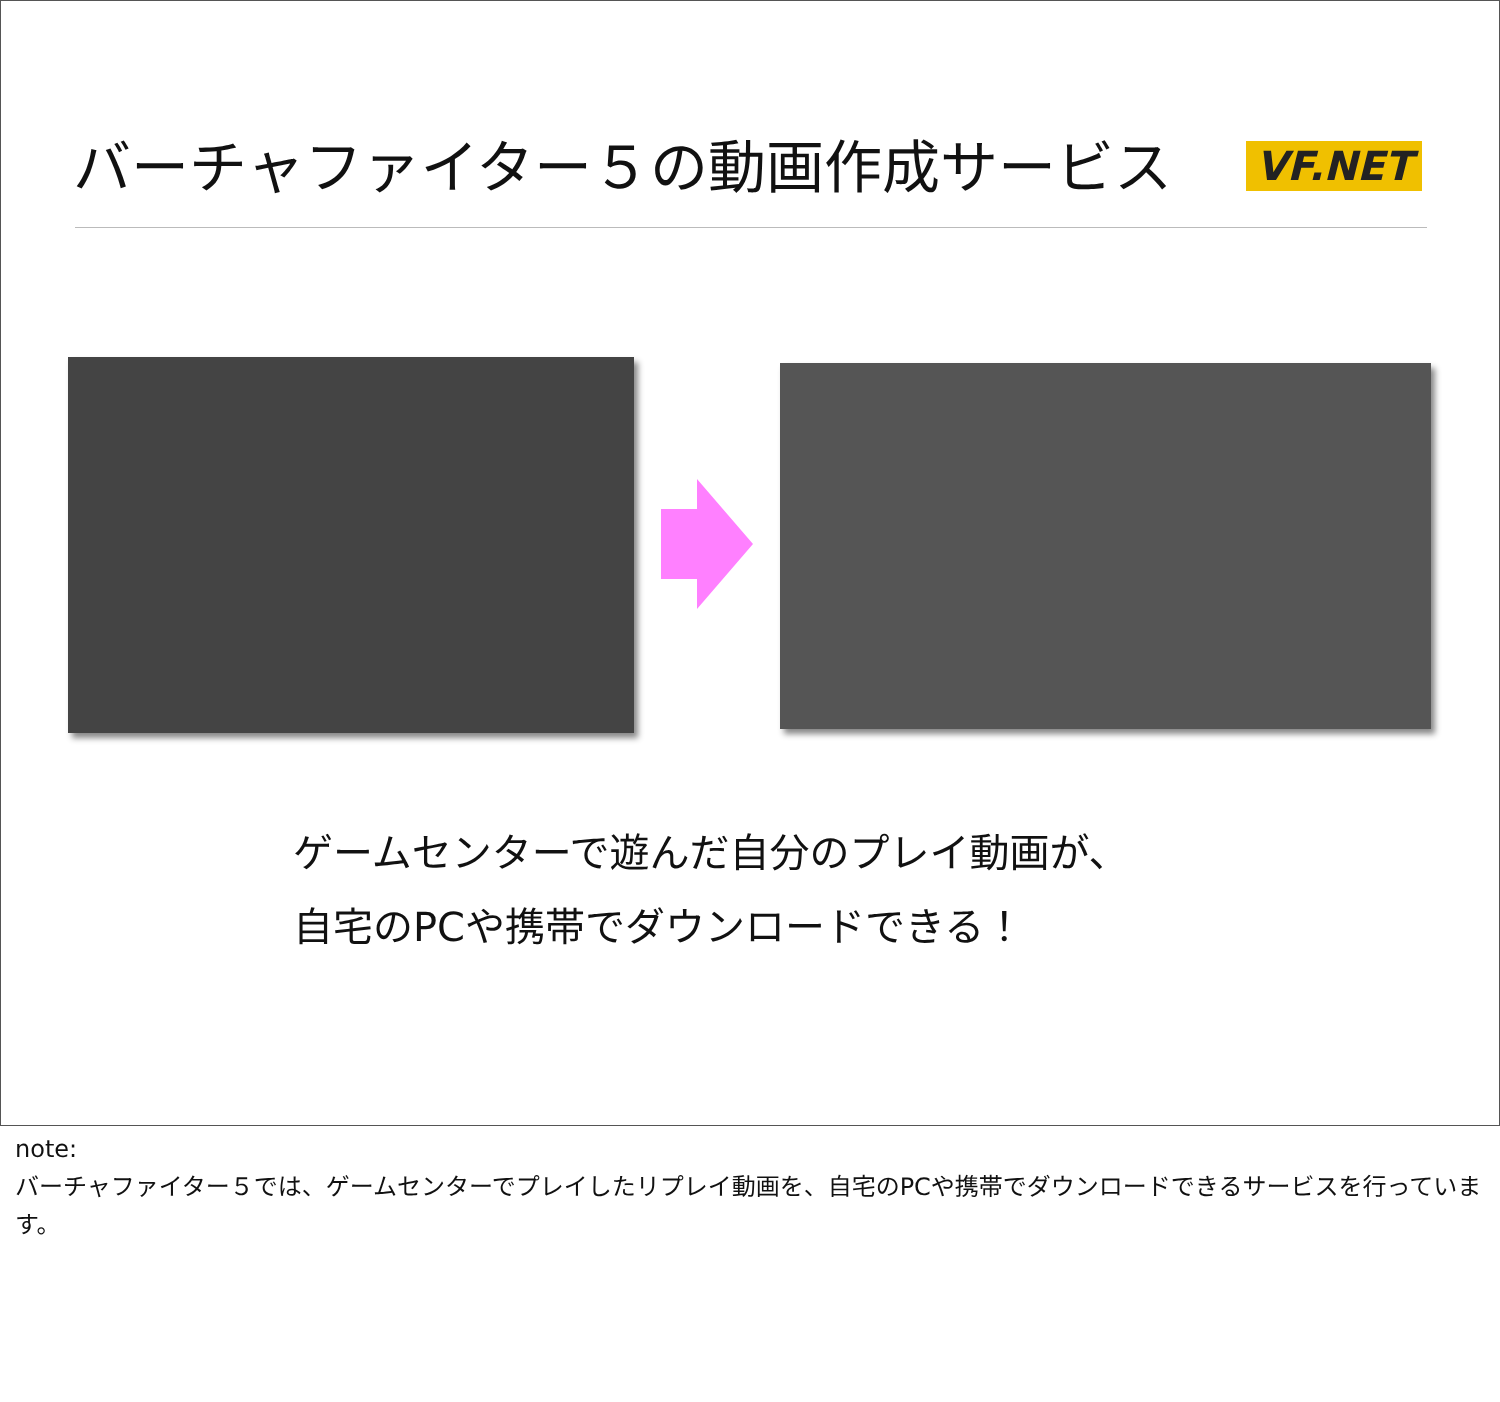バーチャファイター５の動画作成サービス
VF.NET
ゲームセンターで遊んだ自分のプレイ動画が、
自宅のPCや携帯でダウンロードできる！
note:
バーチャファイター５では、ゲームセンターでプレイしたリプレイ動画を、自宅のPCや携帯でダウンロードできるサービスを行っています。